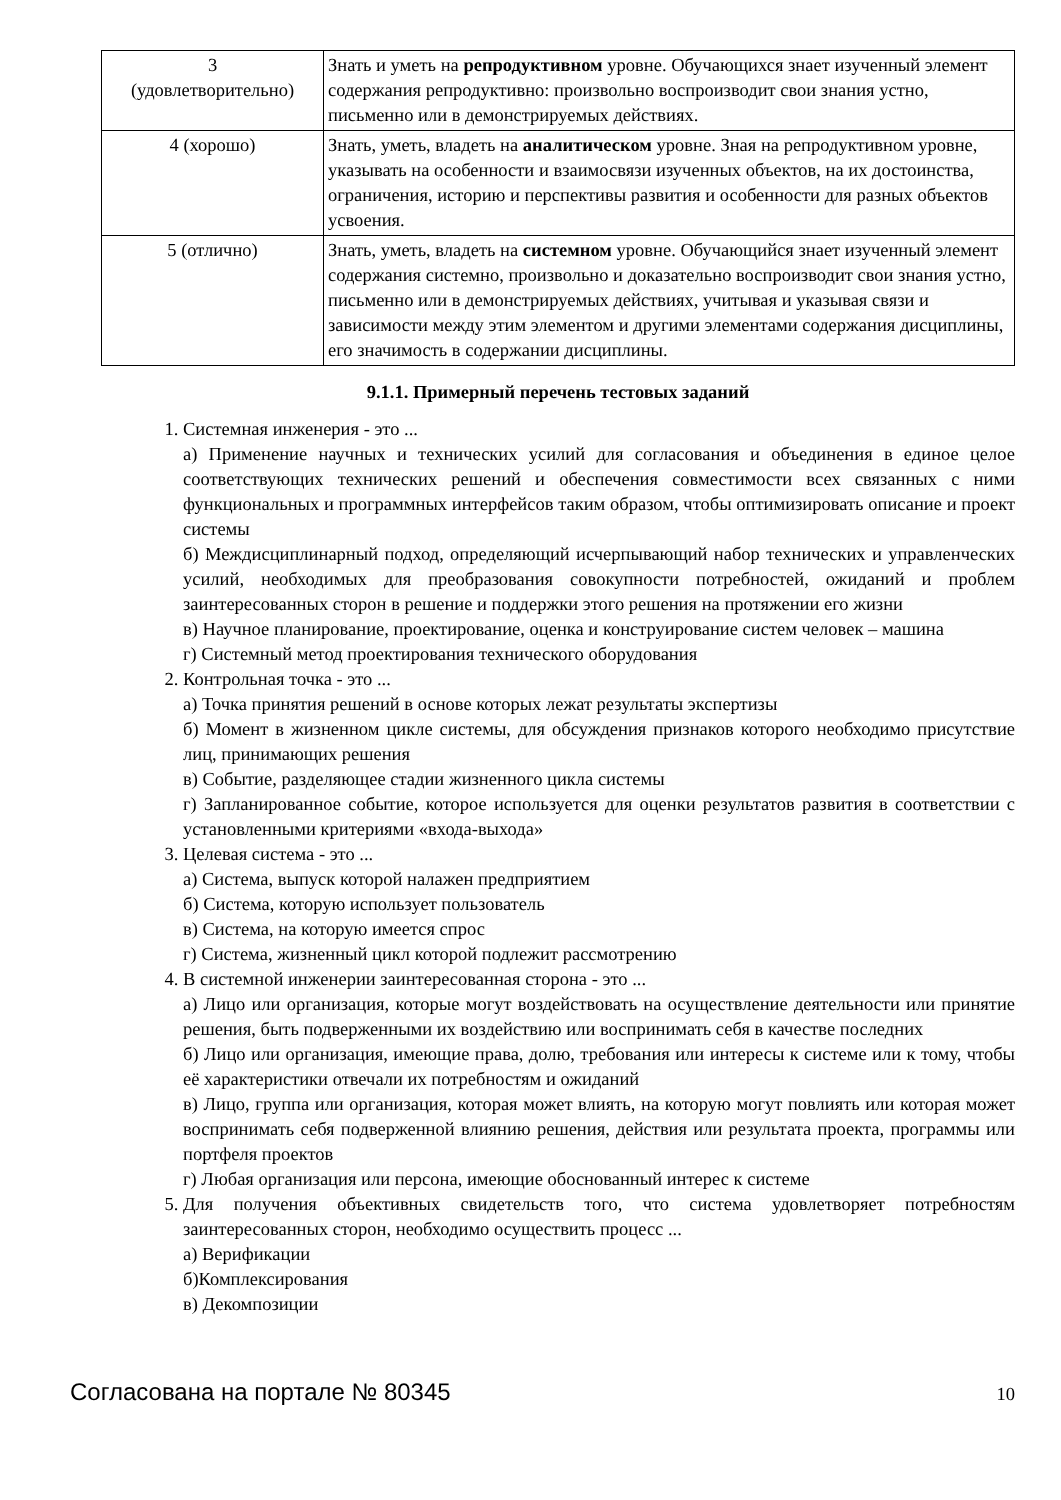| 3 (удовлетворительно) | Знать и уметь на репродуктивном уровне. Обучающихся знает изученный элемент содержания репродуктивно: произвольно воспроизводит свои знания устно, письменно или в демонстрируемых действиях. |
| 4 (хорошо) | Знать, уметь, владеть на аналитическом уровне. Зная на репродуктивном уровне, указывать на особенности и взаимосвязи изученных объектов, на их достоинства, ограничения, историю и перспективы развития и особенности для разных объектов усвоения. |
| 5 (отлично) | Знать, уметь, владеть на системном уровне. Обучающийся знает изученный элемент содержания системно, произвольно и доказательно воспроизводит свои знания устно, письменно или в демонстрируемых действиях, учитывая и указывая связи и зависимости между этим элементом и другими элементами содержания дисциплины, его значимость в содержании дисциплины. |
9.1.1. Примерный перечень тестовых заданий
1. Системная инженерия - это ...
а) Применение научных и технических усилий для согласования и объединения в единое целое соответствующих технических решений и обеспечения совместимости всех связанных с ними функциональных и программных интерфейсов таким образом, чтобы оптимизировать описание и проект системы
б) Междисциплинарный подход, определяющий исчерпывающий набор технических и управленческих усилий, необходимых для преобразования совокупности потребностей, ожиданий и проблем заинтересованных сторон в решение и поддержки этого решения на протяжении его жизни
в) Научное планирование, проектирование, оценка и конструирование систем человек – машина
г) Системный метод проектирования технического оборудования
2. Контрольная точка - это ...
а) Точка принятия решений в основе которых лежат результаты экспертизы
б) Момент в жизненном цикле системы, для обсуждения признаков которого необходимо присутствие лиц, принимающих решения
в) Событие, разделяющее стадии жизненного цикла системы
г) Запланированное событие, которое используется для оценки результатов развития в соответствии с установленными критериями «входа-выхода»
3. Целевая система - это ...
а) Система, выпуск которой налажен предприятием
б) Система, которую использует пользователь
в) Система, на которую имеется спрос
г) Система, жизненный цикл которой подлежит рассмотрению
4. В системной инженерии заинтересованная сторона - это ...
а) Лицо или организация, которые могут воздействовать на осуществление деятельности или принятие решения, быть подверженными их воздействию или воспринимать себя в качестве последних
б) Лицо или организация, имеющие права, долю, требования или интересы к системе или к тому, чтобы её характеристики отвечали их потребностям и ожиданий
в) Лицо, группа или организация, которая может влиять, на которую могут повлиять или которая может воспринимать себя подверженной влиянию решения, действия или результата проекта, программы или портфеля проектов
г) Любая организация или персона, имеющие обоснованный интерес к системе
5. Для получения объективных свидетельств того, что система удовлетворяет потребностям заинтересованных сторон, необходимо осуществить процесс ...
а) Верификации
б)Комплексирования
в) Декомпозиции
Согласована на портале № 80345 10